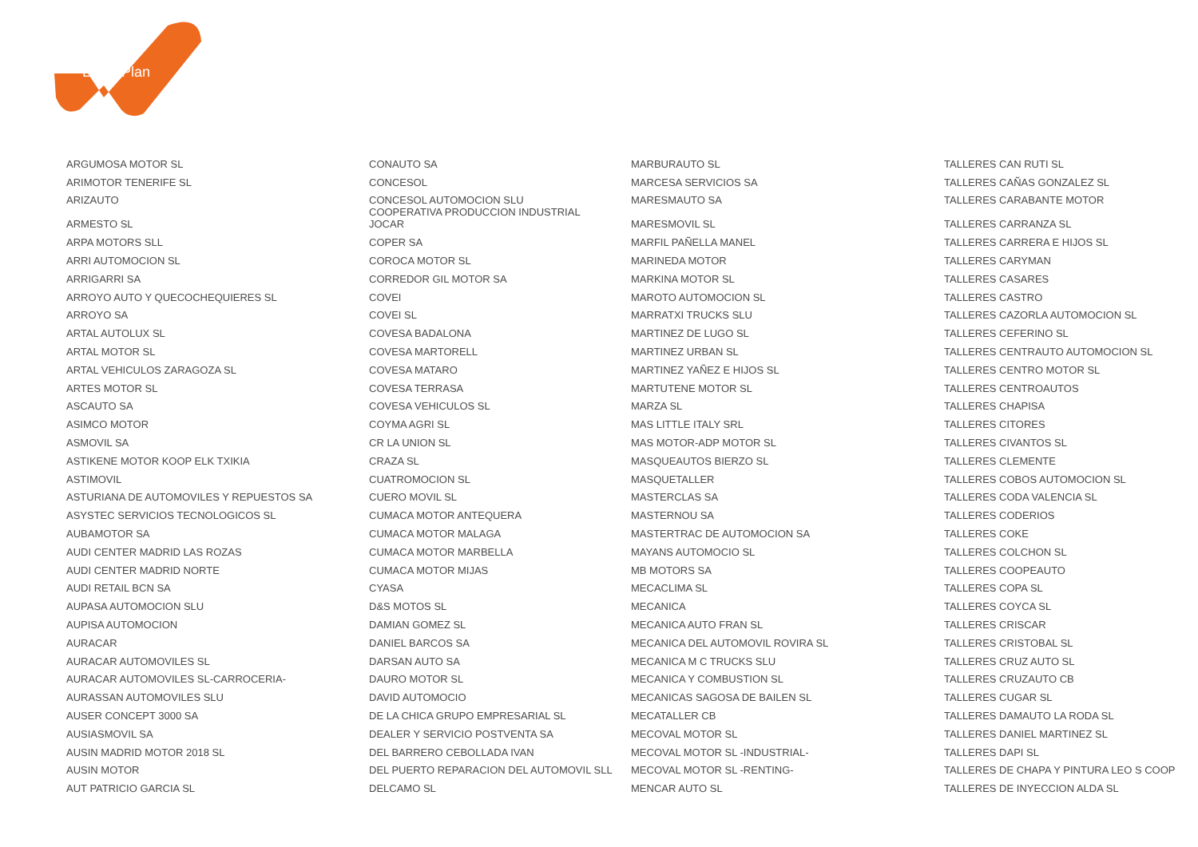LeasePlan
| ARGUMOSA MOTOR SL | CONAUTO SA | MARBURAUTO SL | TALLERES CAN RUTI SL |
| ARIMOTOR TENERIFE SL | CONCESOL | MARCESA SERVICIOS SA | TALLERES CAÑAS GONZALEZ SL |
| ARIZAUTO | CONCESOL AUTOMOCION SLU | MARESMAUTO SA | TALLERES CARABANTE MOTOR |
| ARMESTO SL | COOPERATIVA PRODUCCION INDUSTRIAL JOCAR | MARESMOVIL SL | TALLERES CARRANZA SL |
| ARPA MOTORS SLL | COPER SA | MARFIL PAÑELLA MANEL | TALLERES CARRERA E HIJOS SL |
| ARRI AUTOMOCION SL | COROCA MOTOR SL | MARINEDA MOTOR | TALLERES CARYMAN |
| ARRIGARRI SA | CORREDOR GIL MOTOR SA | MARKINA MOTOR SL | TALLERES CASARES |
| ARROYO AUTO Y QUECOCHEQUIERES SL | COVEI | MAROTO AUTOMOCION SL | TALLERES CASTRO |
| ARROYO SA | COVEI SL | MARRATXI TRUCKS SLU | TALLERES CAZORLA AUTOMOCION SL |
| ARTAL AUTOLUX SL | COVESA BADALONA | MARTINEZ DE LUGO SL | TALLERES CEFERINO SL |
| ARTAL MOTOR SL | COVESA MARTORELL | MARTINEZ URBAN SL | TALLERES CENTRAUTO AUTOMOCION SL |
| ARTAL VEHICULOS ZARAGOZA SL | COVESA MATARO | MARTINEZ YAÑEZ E HIJOS SL | TALLERES CENTRO MOTOR SL |
| ARTES MOTOR SL | COVESA TERRASA | MARTUTENE MOTOR SL | TALLERES CENTROAUTOS |
| ASCAUTO SA | COVESA VEHICULOS SL | MARZA SL | TALLERES CHAPISA |
| ASIMCO MOTOR | COYMA AGRI SL | MAS LITTLE ITALY SRL | TALLERES CITORES |
| ASMOVIL SA | CR LA UNION SL | MAS MOTOR-ADP MOTOR SL | TALLERES CIVANTOS SL |
| ASTIKENE MOTOR KOOP ELK TXIKIA | CRAZA SL | MASQUEAUTOS BIERZO SL | TALLERES CLEMENTE |
| ASTIMOVIL | CUATROMOCION SL | MASQUETALLER | TALLERES COBOS AUTOMOCION SL |
| ASTURIANA DE AUTOMOVILES Y REPUESTOS SA | CUERO MOVIL SL | MASTERCLAS SA | TALLERES CODA VALENCIA SL |
| ASYSTEC SERVICIOS TECNOLOGICOS SL | CUMACA MOTOR ANTEQUERA | MASTERNOU SA | TALLERES CODERIOS |
| AUBAMOTOR SA | CUMACA MOTOR MALAGA | MASTERTRAC DE AUTOMOCION SA | TALLERES COKE |
| AUDI CENTER MADRID LAS ROZAS | CUMACA MOTOR MARBELLA | MAYANS AUTOMOCIO SL | TALLERES COLCHON SL |
| AUDI CENTER MADRID NORTE | CUMACA MOTOR MIJAS | MB MOTORS SA | TALLERES COOPEAUTO |
| AUDI RETAIL BCN SA | CYASA | MECACLIMA SL | TALLERES COPA SL |
| AUPASA AUTOMOCION SLU | D&S MOTOS SL | MECANICA | TALLERES COYCA SL |
| AUPISA AUTOMOCION | DAMIAN GOMEZ SL | MECANICA AUTO FRAN SL | TALLERES CRISCAR |
| AURACAR | DANIEL BARCOS SA | MECANICA DEL AUTOMOVIL ROVIRA SL | TALLERES CRISTOBAL SL |
| AURACAR AUTOMOVILES SL | DARSAN AUTO SA | MECANICA M C TRUCKS SLU | TALLERES CRUZ AUTO SL |
| AURACAR AUTOMOVILES SL-CARROCERIA- | DAURO MOTOR SL | MECANICA Y COMBUSTION SL | TALLERES CRUZAUTO CB |
| AURASSAN AUTOMOVILES SLU | DAVID AUTOMOCIO | MECANICAS SAGOSA DE BAILEN SL | TALLERES CUGAR SL |
| AUSER CONCEPT 3000 SA | DE LA CHICA GRUPO EMPRESARIAL SL | MECATALLER CB | TALLERES DAMAUTO LA RODA SL |
| AUSIASMOVIL SA | DEALER Y SERVICIO POSTVENTA SA | MECOVAL MOTOR SL | TALLERES DANIEL MARTINEZ SL |
| AUSIN MADRID MOTOR 2018 SL | DEL BARRERO CEBOLLADA IVAN | MECOVAL MOTOR SL -INDUSTRIAL- | TALLERES DAPI SL |
| AUSIN MOTOR | DEL PUERTO REPARACION DEL AUTOMOVIL SLL | MECOVAL MOTOR SL -RENTING- | TALLERES DE CHAPA Y PINTURA LEO S COOP |
| AUT PATRICIO GARCIA SL | DELCAMO SL | MENCAR AUTO SL | TALLERES DE INYECCION ALDA SL |